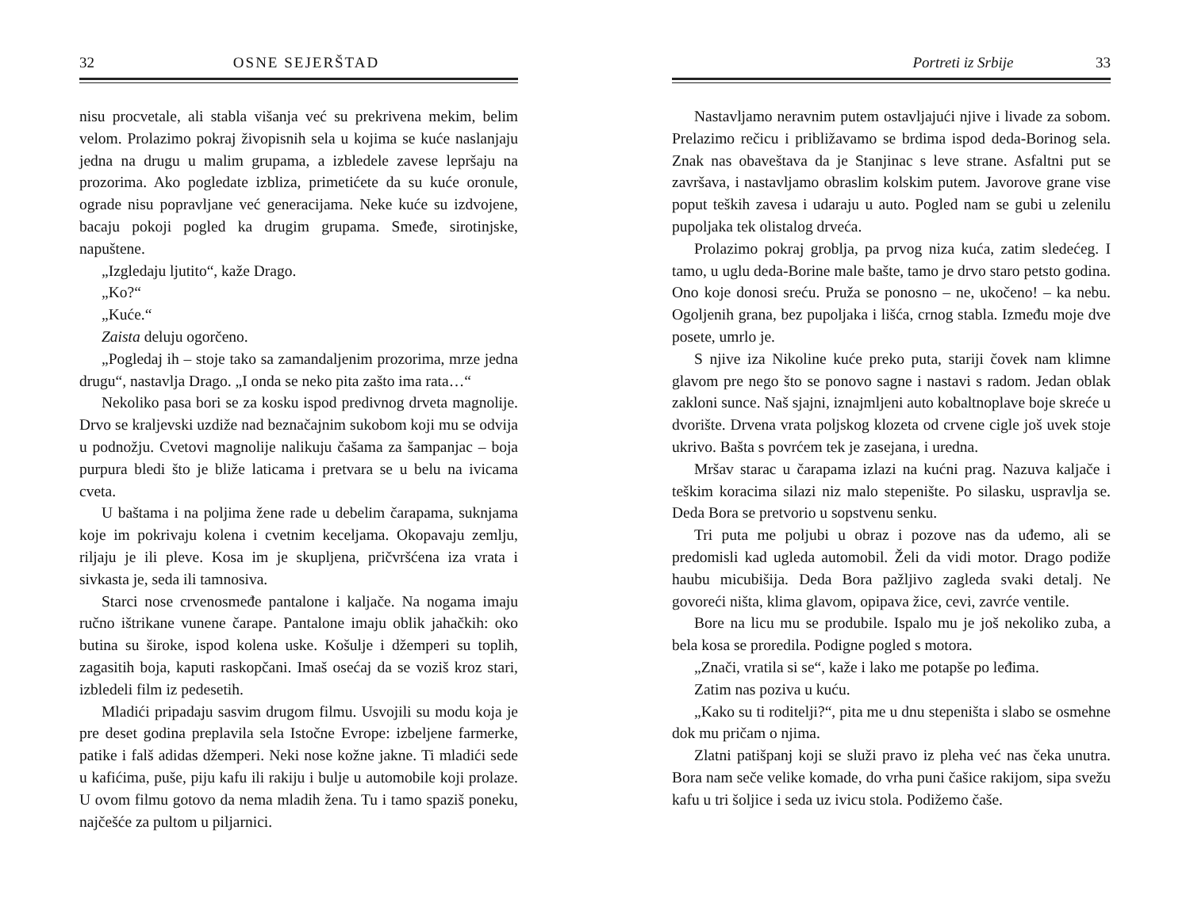32 OSNE SEJERŠTAD
nisu procvetale, ali stabla višanja već su prekrivena mekim, belim velom. Prolazimo pokraj živopisnih sela u kojima se kuće naslanjaju jedna na drugu u malim grupama, a izbledele zavese lepršaju na prozorima. Ako pogledate izbliza, primetićete da su kuće oronule, ograde nisu popravljane već generacijama. Neke kuće su izdvojene, bacaju pokoji pogled ka drugim grupama. Smeđe, sirotinjske, napuštene.
„Izgledaju ljutito“, kaže Drago.
„Ko?“
„Kuće.“
Zaista deluju ogorčeno.
„Pogledaj ih – stoje tako sa zamandaljenim prozorima, mrze jedna drugu“, nastavlja Drago. „I onda se neko pita zašto ima rata…“
Nekoliko pasa bori se za kosku ispod predivnog drveta magnolije. Drvo se kraljevski uzdiže nad beznačajnim sukobom koji mu se odvija u podnožju. Cvetovi magnolije nalikuju čašama za šampanjac – boja purpura bledi što je bliže laticama i pretvara se u belu na ivicama cveta.
U baštama i na poljima žene rade u debelim čarapama, suknjama koje im pokrivaju kolena i cvetnim keceljama. Okopavaju zemlju, riljaju je ili pleve. Kosa im je skupljena, pričvršćena iza vrata i sivkasta je, seda ili tamnosiva.
Starci nose crvenosmeđe pantalone i kaljače. Na nogama imaju ručno ištrikane vunene čarape. Pantalone imaju oblik jahačkih: oko butina su široke, ispod kolena uske. Košulje i džemperi su toplih, zagasitih boja, kaputi raskopčani. Imaš osećaj da se voziš kroz stari, izbledeli film iz pedesetih.
Mladići pripadaju sasvim drugom filmu. Usvojili su modu koja je pre deset godina preplavila sela Istočne Evrope: izbeljene farmerke, patike i falš adidas džemperi. Neki nose kožne jakne. Ti mladići sede u kafićima, puše, piju kafu ili rakiju i bulje u automobile koji prolaze. U ovom filmu gotovo da nema mladih žena. Tu i tamo spaziš poneku, najčešće za pultom u piljarnici.
Portreti iz Srbije 33
Nastavljamo neravnim putem ostavljajući njive i livade za sobom. Prelazimo rečicu i približavamo se brdima ispod deda-Borinog sela. Znak nas obaveštava da je Stanjinac s leve strane. Asfaltni put se završava, i nastavljamo obraslim kolskim putem. Javorove grane vise poput teških zavesa i udaraju u auto. Pogled nam se gubi u zelenilu pupoljaka tek olistalog drveća.
Prolazimo pokraj groblja, pa prvog niza kuća, zatim sledećeg. I tamo, u uglu deda-Borine male bašte, tamo je drvo staro petsto godina. Ono koje donosi sreću. Pruža se ponosno – ne, ukočeno! – ka nebu. Ogoljenih grana, bez pupoljaka i lišća, crnog stabla. Između moje dve posete, umrlo je.
S njive iza Nikoline kuće preko puta, stariji čovek nam klimne glavom pre nego što se ponovo sagne i nastavi s radom. Jedan oblak zakloni sunce. Naš sjajni, iznajmljeni auto kobaltnoplave boje skreće u dvorište. Drvena vrata poljskog klozeta od crvene cigle još uvek stoje ukrivo. Bašta s povrćem tek je zasejana, i uredna.
Mršav starac u čarapama izlazi na kućni prag. Nazuva kaljače i teškim koracima silazi niz malo stepenište. Po silasku, uspravlja se. Deda Bora se pretvorio u sopstvenu senku.
Tri puta me poljubi u obraz i pozove nas da uđemo, ali se predomisli kad ugleda automobil. Želi da vidi motor. Drago podiže haubu micubišija. Deda Bora pažljivo zagleda svaki detalj. Ne govoreći ništa, klima glavom, opipava žice, cevi, zavrće ventile.
Bore na licu mu se produbile. Ispalo mu je još nekoliko zuba, a bela kosa se proredila. Podigne pogled s motora.
„Znači, vratila si se“, kaže i lako me potapše po leđima.
Zatim nas poziva u kuću.
„Kako su ti roditelji?“, pita me u dnu stepeništa i slabo se osmehne dok mu pričam o njima.
Zlatni patišpanj koji se služi pravo iz pleha već nas čeka unutra. Bora nam seče velike komade, do vrha puni čašice rakijom, sipa svežu kafu u tri šoljice i seda uz ivicu stola. Podižemo čaše.